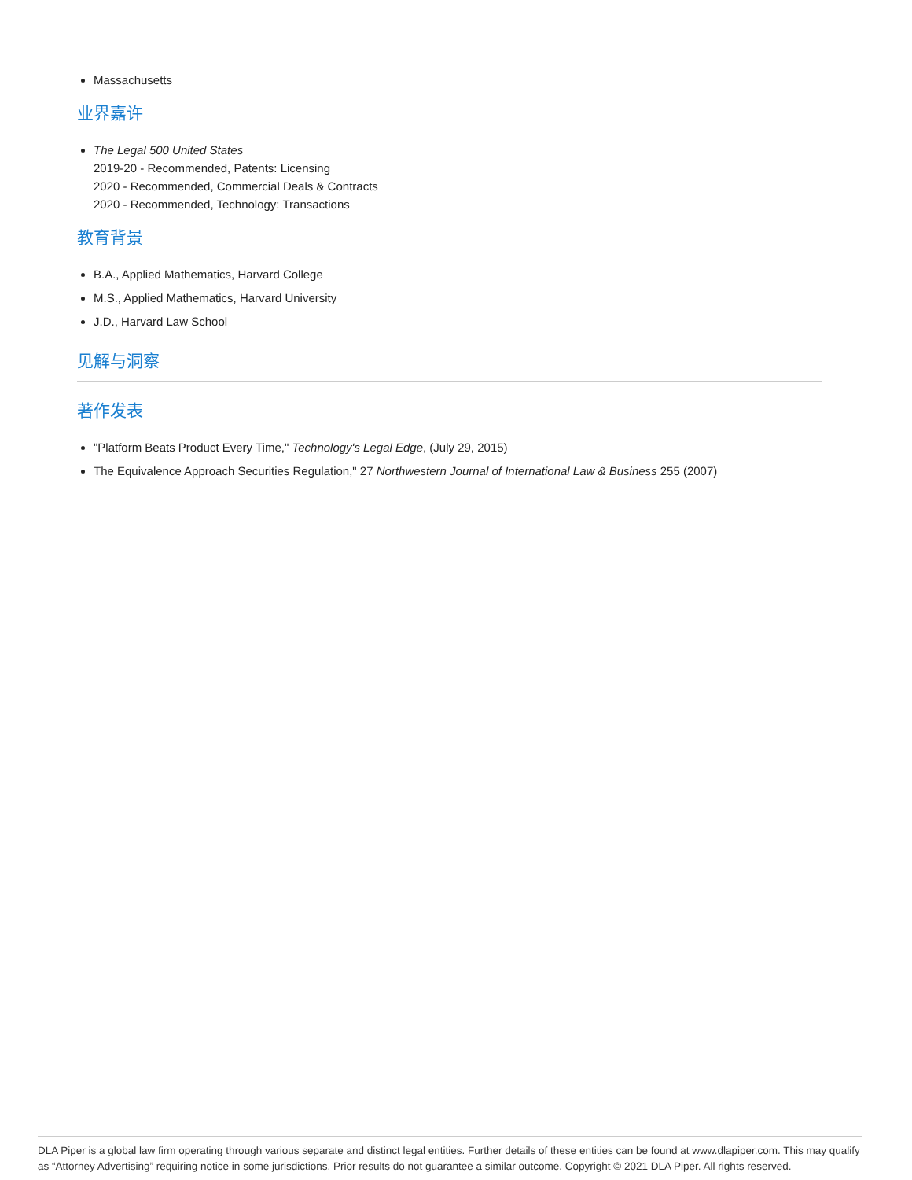Massachusetts
业界嘉许
The Legal 500 United States
2019-20 - Recommended, Patents: Licensing
2020 - Recommended, Commercial Deals & Contracts
2020 - Recommended, Technology: Transactions
教育背景
B.A., Applied Mathematics, Harvard College
M.S., Applied Mathematics, Harvard University
J.D., Harvard Law School
见解与洞察
著作发表
"Platform Beats Product Every Time," Technology's Legal Edge, (July 29, 2015)
The Equivalence Approach Securities Regulation," 27 Northwestern Journal of International Law & Business 255 (2007)
DLA Piper is a global law firm operating through various separate and distinct legal entities. Further details of these entities can be found at www.dlapiper.com. This may qualify as “Attorney Advertising” requiring notice in some jurisdictions. Prior results do not guarantee a similar outcome. Copyright © 2021 DLA Piper. All rights reserved.